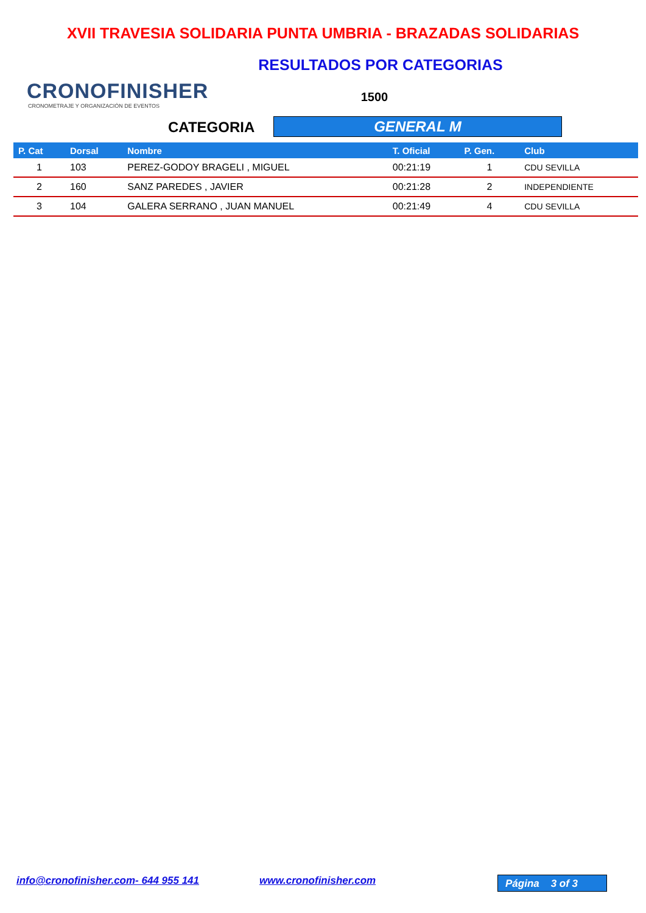XVII TRAVESIA SOLIDARIA PUNTA UMBRIA - BRAZADAS SOLIDARIAS
CRONOFINISHER
CRONOMETRAJE Y ORGANIZACIÓN DE EVENTOS
RESULTADOS POR CATEGORIAS
1500
CATEGORIA GENERAL M
| P. Cat | Dorsal | Nombre | T. Oficial | P. Gen. | Club |
| --- | --- | --- | --- | --- | --- |
| 1 | 103 | PEREZ-GODOY BRAGELI , MIGUEL | 00:21:19 | 1 | CDU SEVILLA |
| 2 | 160 | SANZ PAREDES , JAVIER | 00:21:28 | 2 | INDEPENDIENTE |
| 3 | 104 | GALERA SERRANO , JUAN MANUEL | 00:21:49 | 4 | CDU SEVILLA |
info@cronofinisher.com- 644 955 141
www.cronofinisher.com Página 3 of 3